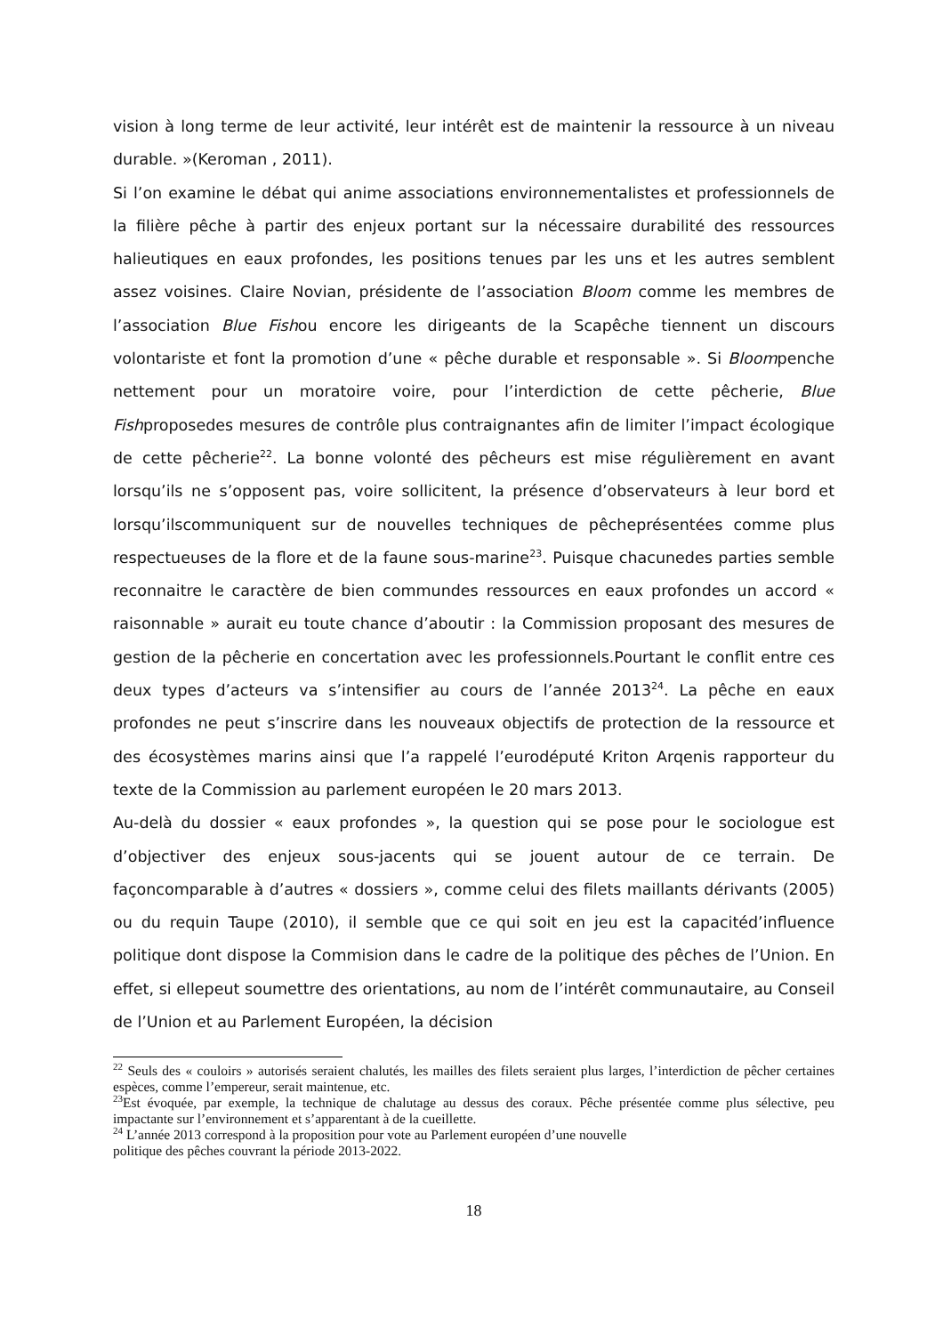vision à long terme de leur activité, leur intérêt est de maintenir la ressource à un niveau durable. »(Keroman , 2011).
Si l’on examine le débat qui anime associations environnementalistes et professionnels de la filière pêche à partir des enjeux portant sur la nécessaire durabilité des ressources halieutiques en eaux profondes, les positions tenues par les uns et les autres semblent assez voisines. Claire Novian, présidente de l’association Bloom comme les membres de l’association Blue Fishou encore les dirigeants de la Scapêche tiennent un discours volontariste et font la promotion d’une « pêche durable et responsable ». Si Bloompenche nettement pour un moratoire voire, pour l’interdiction de cette pêcherie, Blue Fishproposedes mesures de contrôle plus contraignantes afin de limiter l’impact écologique de cette pêcherie<sup>22</sup>. La bonne volonté des pêcheurs est mise régulièrement en avant lorsqu’ils ne s’opposent pas, voire sollicitent, la présence d’observateurs à leur bord et lorsqu’ilscommuniquent sur de nouvelles techniques de pêcheprésentées comme plus respectueuses de la flore et de la faune sous-marine<sup>23</sup>. Puisque chacunedes parties semble reconnaitre le caractère de bien commundes ressources en eaux profondes un accord « raisonnable » aurait eu toute chance d’aboutir : la Commission proposant des mesures de gestion de la pêcherie en concertation avec les professionnels.Pourtant le conflit entre ces deux types d’acteurs va s’intensifier au cours de l’année 2013<sup>24</sup>. La pêche en eaux profondes ne peut s’inscrire dans les nouveaux objectifs de protection de la ressource et des écosystèmes marins ainsi que l’a rappelé l’eurodéputé Kriton Arqenis rapporteur du texte de la Commission au parlement européen le 20 mars 2013.
Au-delà du dossier « eaux profondes », la question qui se pose pour le sociologue est d’objectiver des enjeux sous-jacents qui se jouent autour de ce terrain. De façoncomparable à d’autres « dossiers », comme celui des filets maillants dérivants (2005) ou du requin Taupe (2010), il semble que ce qui soit en jeu est la capacitéd’influence politique dont dispose la Commision dans le cadre de la politique des pêches de l’Union. En effet, si ellepeut soumettre des orientations, au nom de l’intérêt communautaire, au Conseil de l’Union et au Parlement Européen, la décision
<sup>22</sup> Seuls des « couloirs » autorisés seraient chalutés, les mailles des filets seraient plus larges, l’interdiction de pêcher certaines espèces, comme l’empereur, serait maintenue, etc.
<sup>23</sup> Est évoquée, par exemple, la technique de chalutage au dessus des coraux. Pêche présentée comme plus sélective, peu impactante sur l’environnement et s’apparentant à de la cueillette.
<sup>24</sup> L’année 2013 correspond à la proposition pour vote au Parlement européen d’une nouvelle
politique des pêches couvrant la période 2013-2022.
18